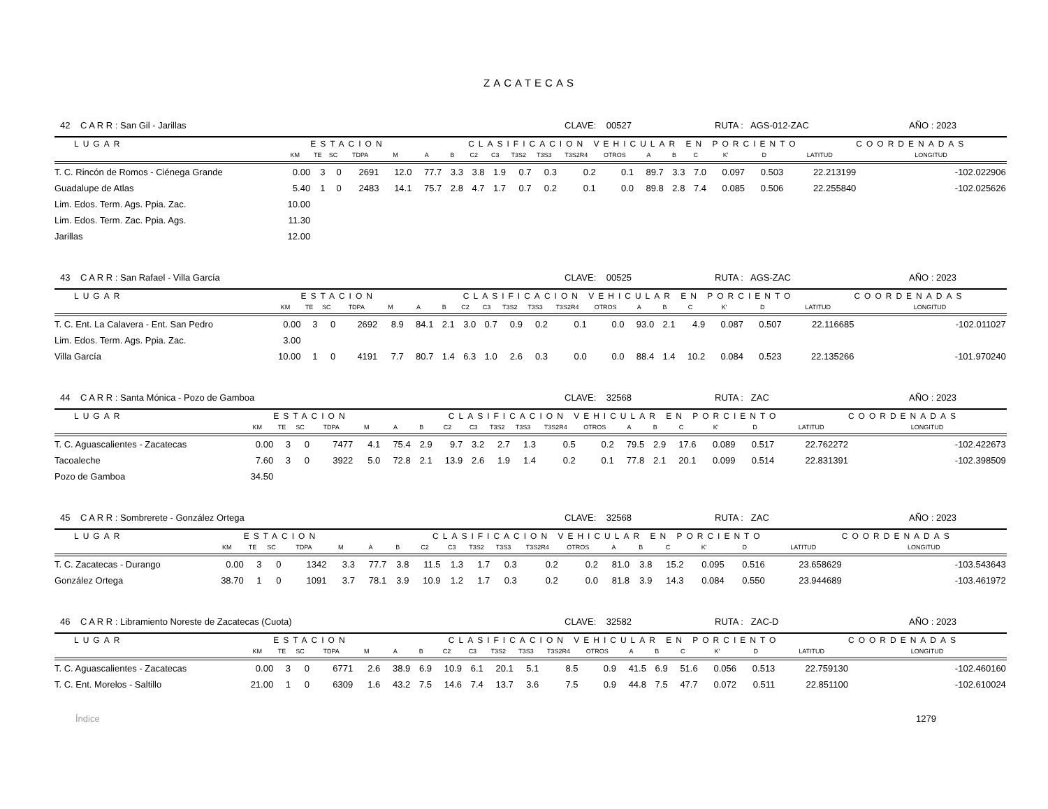ZACATECAS
42 C A R R : San Gil - Jarillas CLAVE: 00527 RUTA : AGS-012-ZAC AÑO : 2023
| LUGAR | | ESTACION | | | | CLASIFICACION VEHICULAR EN PORCIENTO | | | | | | | | | | | | | | COORDENADAS | |
| --- | --- | --- | --- | --- | --- | --- | --- | --- | --- | --- | --- | --- | --- | --- | --- | --- | --- | --- | --- | --- | --- |
| | KM | TE | SC | TDPA | M | A | B | C2 | C3 | T3S2 | T3S3 | T3S2R4 | OTROS | A | B | C | K' | D | LATITUD | LONGITUD | |
| T. C. Rincón de Romos - Ciénega Grande | 0.00 | 3 | 0 | 2691 | 12.0 | 77.7 | 3.3 | 3.8 | 1.9 | 0.7 | 0.3 | 0.2 | 0.1 | 89.7 | 3.3 | 7.0 | 0.097 | 0.503 | 22.213199 | -102.022906 | |
| Guadalupe de Atlas | 5.40 | 1 | 0 | 2483 | 14.1 | 75.7 | 2.8 | 4.7 | 1.7 | 0.7 | 0.2 | 0.1 | 0.0 | 89.8 | 2.8 | 7.4 | 0.085 | 0.506 | 22.255840 | -102.025626 | |
| Lim. Edos. Term. Ags. Ppia. Zac. | 10.00 | | | | | | | | | | | | | | | | | | | | |
| Lim. Edos. Term. Zac. Ppia. Ags. | 11.30 | | | | | | | | | | | | | | | | | | | | |
| Jarillas | 12.00 | | | | | | | | | | | | | | | | | | | | |
43 C A R R : San Rafael - Villa García CLAVE: 00525 RUTA : AGS-ZAC AÑO : 2023
| LUGAR | | ESTACION | | | | CLASIFICACION VEHICULAR EN PORCIENTO | | | | | | | | | | | | | | COORDENADAS | |
| --- | --- | --- | --- | --- | --- | --- | --- | --- | --- | --- | --- | --- | --- | --- | --- | --- | --- | --- | --- | --- | --- |
| | KM | TE | SC | TDPA | M | A | B | C2 | C3 | T3S2 | T3S3 | T3S2R4 | OTROS | A | B | C | K' | D | LATITUD | LONGITUD | |
| T. C. Ent. La Calavera - Ent. San Pedro | 0.00 | 3 | 0 | 2692 | 8.9 | 84.1 | 2.1 | 3.0 | 0.7 | 0.9 | 0.2 | 0.1 | 0.0 | 93.0 | 2.1 | 4.9 | 0.087 | 0.507 | 22.116685 | -102.011027 | |
| Lim. Edos. Term. Ags. Ppia. Zac. | 3.00 | | | | | | | | | | | | | | | | | | | | |
| Villa García | 10.00 | 1 | 0 | 4191 | 7.7 | 80.7 | 1.4 | 6.3 | 1.0 | 2.6 | 0.3 | 0.0 | 0.0 | 88.4 | 1.4 | 10.2 | 0.084 | 0.523 | 22.135266 | -101.970240 | |
44 C A R R : Santa Mónica - Pozo de Gamboa CLAVE: 32568 RUTA : ZAC AÑO : 2023
| LUGAR | | ESTACION | | | | CLASIFICACION VEHICULAR EN PORCIENTO | | | | | | | | | | | | | | COORDENADAS | |
| --- | --- | --- | --- | --- | --- | --- | --- | --- | --- | --- | --- | --- | --- | --- | --- | --- | --- | --- | --- | --- | --- |
| | KM | TE | SC | TDPA | M | A | B | C2 | C3 | T3S2 | T3S3 | T3S2R4 | OTROS | A | B | C | K' | D | LATITUD | LONGITUD | |
| T. C. Aguascalientes - Zacatecas | 0.00 | 3 | 0 | 7477 | 4.1 | 75.4 | 2.9 | 9.7 | 3.2 | 2.7 | 1.3 | 0.5 | 0.2 | 79.5 | 2.9 | 17.6 | 0.089 | 0.517 | 22.762272 | -102.422673 | |
| Tacoaleche | 7.60 | 3 | 0 | 3922 | 5.0 | 72.8 | 2.1 | 13.9 | 2.6 | 1.9 | 1.4 | 0.2 | 0.1 | 77.8 | 2.1 | 20.1 | 0.099 | 0.514 | 22.831391 | -102.398509 | |
| Pozo de Gamboa | 34.50 | | | | | | | | | | | | | | | | | | | | |
45 C A R R : Sombrerete - González Ortega CLAVE: 32568 RUTA : ZAC AÑO : 2023
| LUGAR | | ESTACION | | | | CLASIFICACION VEHICULAR EN PORCIENTO | | | | | | | | | | | | | | COORDENADAS | |
| --- | --- | --- | --- | --- | --- | --- | --- | --- | --- | --- | --- | --- | --- | --- | --- | --- | --- | --- | --- | --- | --- |
| | KM | TE | SC | TDPA | M | A | B | C2 | C3 | T3S2 | T3S3 | T3S2R4 | OTROS | A | B | C | K' | D | LATITUD | LONGITUD | |
| T. C. Zacatecas - Durango | 0.00 | 3 | 0 | 1342 | 3.3 | 77.7 | 3.8 | 11.5 | 1.3 | 1.7 | 0.3 | 0.2 | 0.2 | 81.0 | 3.8 | 15.2 | 0.095 | 0.516 | 23.658629 | -103.543643 | |
| González Ortega | 38.70 | 1 | 0 | 1091 | 3.7 | 78.1 | 3.9 | 10.9 | 1.2 | 1.7 | 0.3 | 0.2 | 0.0 | 81.8 | 3.9 | 14.3 | 0.084 | 0.550 | 23.944689 | -103.461972 | |
46 C A R R : Libramiento Noreste de Zacatecas (Cuota) CLAVE: 32582 RUTA : ZAC-D AÑO : 2023
| LUGAR | | ESTACION | | | | CLASIFICACION VEHICULAR EN PORCIENTO | | | | | | | | | | | | | | COORDENADAS | |
| --- | --- | --- | --- | --- | --- | --- | --- | --- | --- | --- | --- | --- | --- | --- | --- | --- | --- | --- | --- | --- | --- |
| | KM | TE | SC | TDPA | M | A | B | C2 | C3 | T3S2 | T3S3 | T3S2R4 | OTROS | A | B | C | K' | D | LATITUD | LONGITUD | |
| T. C. Aguascalientes - Zacatecas | 0.00 | 3 | 0 | 6771 | 2.6 | 38.9 | 6.9 | 10.9 | 6.1 | 20.1 | 5.1 | 8.5 | 0.9 | 41.5 | 6.9 | 51.6 | 0.056 | 0.513 | 22.759130 | -102.460160 | |
| T. C. Ent. Morelos - Saltillo | 21.00 | 1 | 0 | 6309 | 1.6 | 43.2 | 7.5 | 14.6 | 7.4 | 13.7 | 3.6 | 7.5 | 0.9 | 44.8 | 7.5 | 47.7 | 0.072 | 0.511 | 22.851100 | -102.610024 | |
Índice 1279